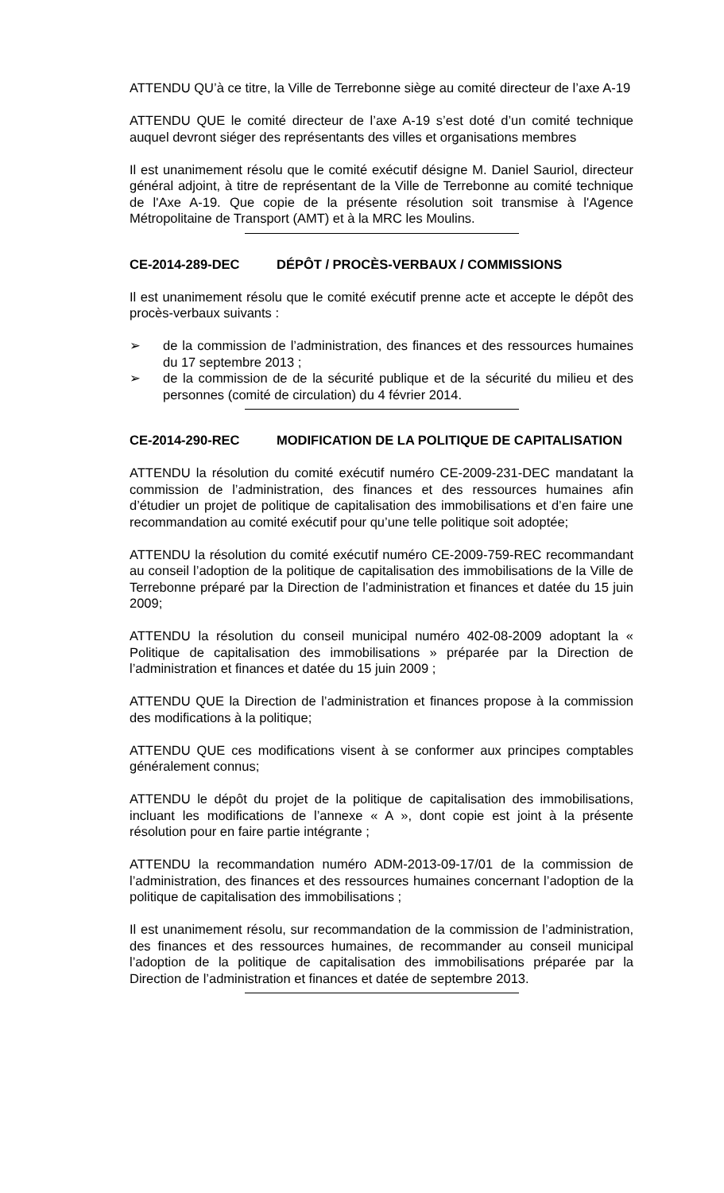ATTENDU QU’à ce titre, la Ville de Terrebonne siège au comité directeur de l’axe A-19
ATTENDU QUE le comité directeur de l’axe A-19 s’est doté d’un comité technique auquel devront siéger des représentants des villes et organisations membres
Il est unanimement résolu que le comité exécutif désigne M. Daniel Sauriol, directeur général adjoint, à titre de représentant de la Ville de Terrebonne au comité technique de l'Axe A-19. Que copie de la présente résolution soit transmise à l'Agence Métropolitaine de Transport (AMT) et à la MRC les Moulins.
CE-2014-289-DEC DÉPÔT / PROCÈS-VERBAUX / COMMISSIONS
Il est unanimement résolu que le comité exécutif prenne acte et accepte le dépôt des procès-verbaux suivants :
➢ de la commission de l’administration, des finances et des ressources humaines du 17 septembre 2013 ;
➢ de la commission de de la sécurité publique et de la sécurité du milieu et des personnes (comité de circulation) du 4 février 2014.
CE-2014-290-REC MODIFICATION DE LA POLITIQUE DE CAPITALISATION
ATTENDU la résolution du comité exécutif numéro CE-2009-231-DEC mandatant la commission de l’administration, des finances et des ressources humaines afin d’étudier un projet de politique de capitalisation des immobilisations et d’en faire une recommandation au comité exécutif pour qu’une telle politique soit adoptée;
ATTENDU la résolution du comité exécutif numéro CE-2009-759-REC recommandant au conseil l’adoption de la politique de capitalisation des immobilisations de la Ville de Terrebonne préparé par la Direction de l’administration et finances et datée du 15 juin 2009;
ATTENDU la résolution du conseil municipal numéro 402-08-2009 adoptant la « Politique de capitalisation des immobilisations » préparée par la Direction de l’administration et finances et datée du 15 juin 2009 ;
ATTENDU QUE la Direction de l’administration et finances propose à la commission des modifications à la politique;
ATTENDU QUE ces modifications visent à se conformer aux principes comptables généralement connus;
ATTENDU le dépôt du projet de la politique de capitalisation des immobilisations, incluant les modifications de l’annexe « A », dont copie est joint à la présente résolution pour en faire partie intégrante ;
ATTENDU la recommandation numéro ADM-2013-09-17/01 de la commission de l’administration, des finances et des ressources humaines concernant l’adoption de la politique de capitalisation des immobilisations ;
Il est unanimement résolu, sur recommandation de la commission de l’administration, des finances et des ressources humaines, de recommander au conseil municipal l’adoption de la politique de capitalisation des immobilisations préparée par la Direction de l’administration et finances et datée de septembre 2013.